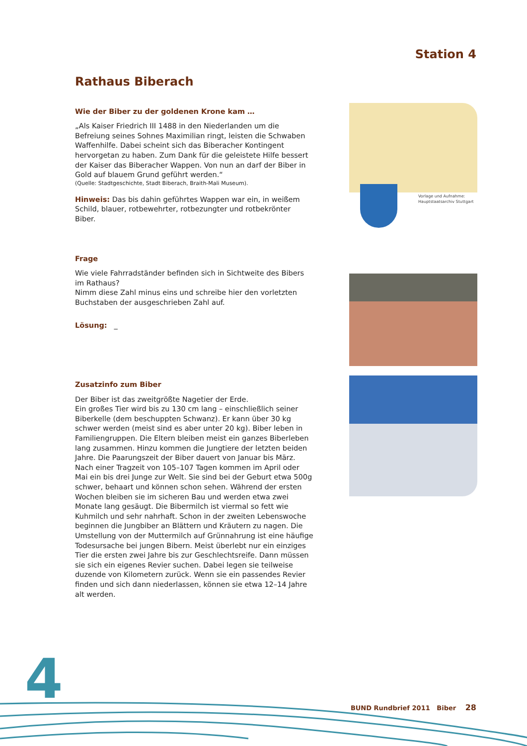Station 4
Rathaus Biberach
Wie der Biber zu der goldenen Krone kam …
„Als Kaiser Friedrich III 1488 in den Niederlanden um die Befreiung seines Sohnes Maximilian ringt, leisten die Schwaben Waffenhilfe. Dabei scheint sich das Biberacher Kontingent hervorgetan zu haben. Zum Dank für die geleistete Hilfe bessert der Kaiser das Biberacher Wappen. Von nun an darf der Biber in Gold auf blauem Grund geführt werden.“
(Quelle: Stadtgeschichte, Stadt Biberach, Braith-Mali Museum).
Hinweis: Das bis dahin geführtes Wappen war ein, in weißem Schild, blauer, rotbewehrter, rotbezungter und rotbekrönter Biber.
Frage
Wie viele Fahrradständer befinden sich in Sichtweite des Bibers im Rathaus?
Nimm diese Zahl minus eins und schreibe hier den vorletzten Buchstaben der ausgeschrieben Zahl auf.
Lösung: _
Zusatzinfo zum Biber
Der Biber ist das zweitgrößte Nagetier der Erde.
Ein großes Tier wird bis zu 130 cm lang – einschließlich seiner Biberkelle (dem beschuppten Schwanz). Er kann über 30 kg schwer werden (meist sind es aber unter 20 kg). Biber leben in Familien­gruppen. Die Eltern bleiben meist ein ganzes Biberleben lang zusammen. Hinzu kommen die Jungtiere der letzten beiden Jahre. Die Paarungszeit der Biber dauert von Januar bis März. Nach einer Tragzeit von 105–107 Tagen kommen im April oder Mai ein bis drei Junge zur Welt. Sie sind bei der Geburt etwa 500g schwer, behaart und können schon sehen. Während der ersten Wochen bleiben sie im sicheren Bau und werden etwa zwei Monate lang gesäugt. Die Bibermilch ist viermal so fett wie Kuhmilch und sehr nahrhaft. Schon in der zweiten Lebenswoche beginnen die Jung­biber an Blättern und Kräutern zu nagen. Die Umstellung von der Muttermilch auf Grünnahrung ist eine häufige Todesursache bei jungen Bibern. Meist überlebt nur ein einziges Tier die ersten zwei Jahre bis zur Geschlechtsreife. Dann müssen sie sich ein eigenes Revier suchen. Dabei legen sie teilweise duzende von Kilometern zurück. Wenn sie ein passendes Revier finden und sich dann nieder­lassen, können sie etwa 12–14 Jahre alt werden.
Vorlage und Aufnahme:
Hauptstaatsarchiv Stuttgart
4 BUND Rundbrief 2011 Biber 28